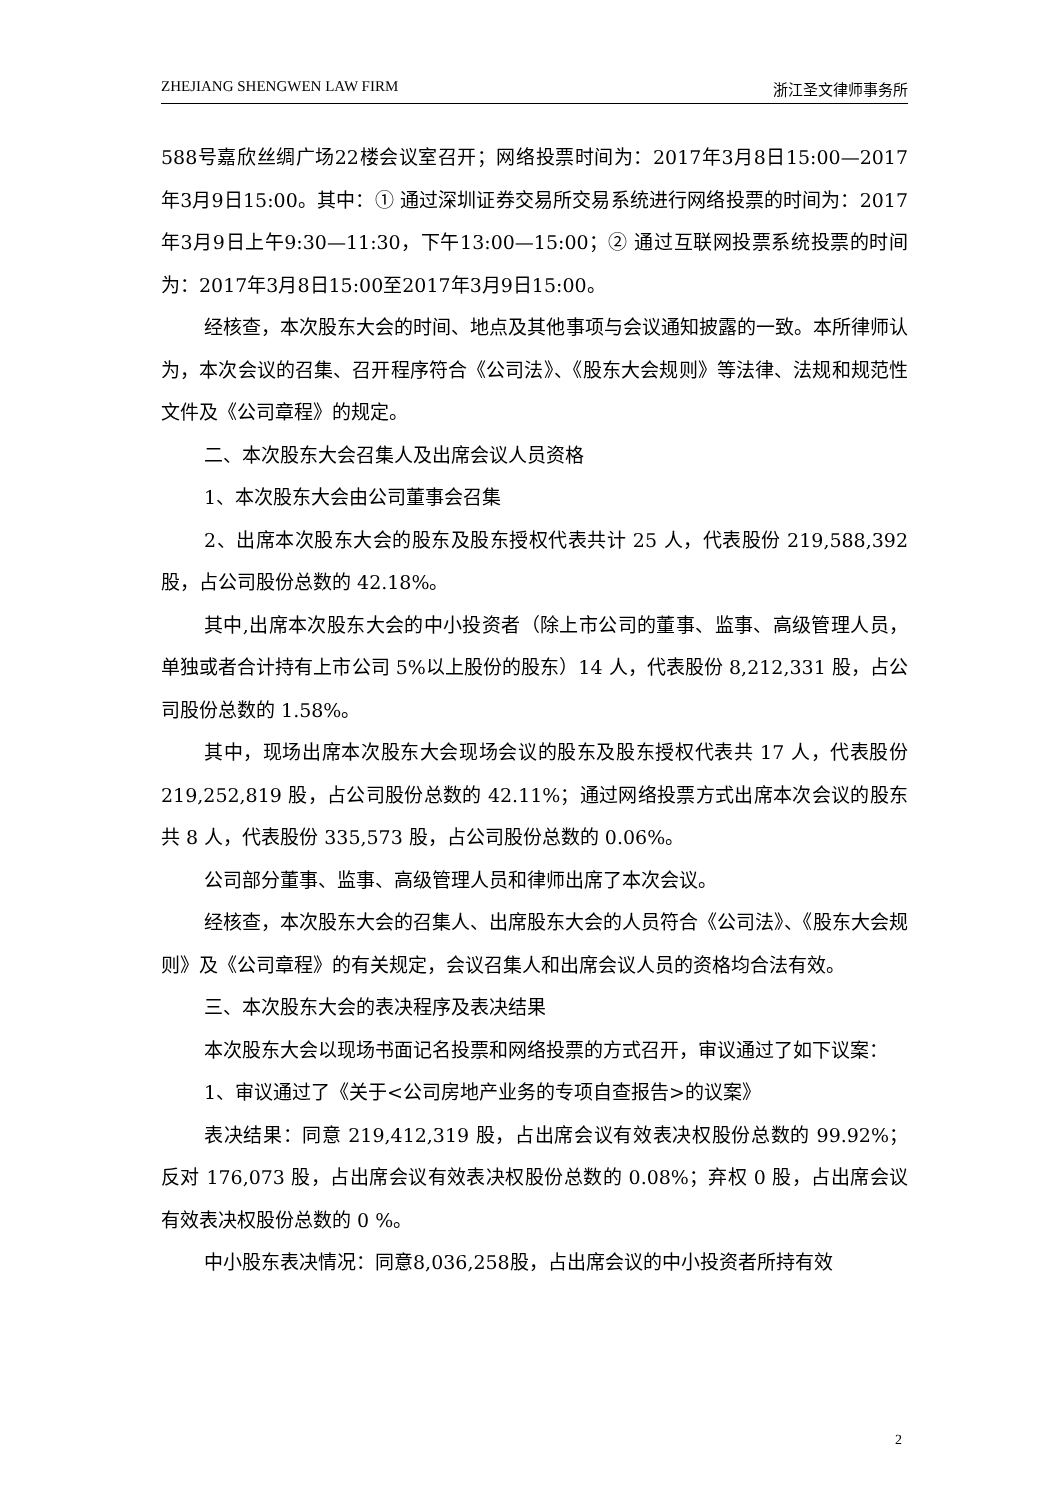ZHEJIANG SHENGWEN LAW FIRM 浙江圣文律师事务所
588号嘉欣丝绸广场22楼会议室召开；网络投票时间为：2017年3月8日15:00—2017年3月9日15:00。其中：① 通过深圳证券交易所交易系统进行网络投票的时间为：2017年3月9日上午9:30—11:30，下午13:00—15:00；② 通过互联网投票系统投票的时间为：2017年3月8日15:00至2017年3月9日15:00。
经核查，本次股东大会的时间、地点及其他事项与会议通知披露的一致。本所律师认为，本次会议的召集、召开程序符合《公司法》、《股东大会规则》等法律、法规和规范性文件及《公司章程》的规定。
二、本次股东大会召集人及出席会议人员资格
1、本次股东大会由公司董事会召集
2、出席本次股东大会的股东及股东授权代表共计 25 人，代表股份 219,588,392 股，占公司股份总数的 42.18%。
其中,出席本次股东大会的中小投资者（除上市公司的董事、监事、高级管理人员，单独或者合计持有上市公司 5%以上股份的股东）14 人，代表股份 8,212,331 股，占公司股份总数的 1.58%。
其中，现场出席本次股东大会现场会议的股东及股东授权代表共 17 人，代表股份 219,252,819 股，占公司股份总数的 42.11%；通过网络投票方式出席本次会议的股东共 8 人，代表股份 335,573 股，占公司股份总数的 0.06%。
公司部分董事、监事、高级管理人员和律师出席了本次会议。
经核查，本次股东大会的召集人、出席股东大会的人员符合《公司法》、《股东大会规则》及《公司章程》的有关规定，会议召集人和出席会议人员的资格均合法有效。
三、本次股东大会的表决程序及表决结果
本次股东大会以现场书面记名投票和网络投票的方式召开，审议通过了如下议案：
1、审议通过了《关于<公司房地产业务的专项自查报告>的议案》
表决结果：同意 219,412,319 股，占出席会议有效表决权股份总数的 99.92%；反对 176,073 股，占出席会议有效表决权股份总数的 0.08%；弃权 0 股，占出席会议有效表决权股份总数的 0 %。
中小股东表决情况：同意8,036,258股，占出席会议的中小投资者所持有效
2